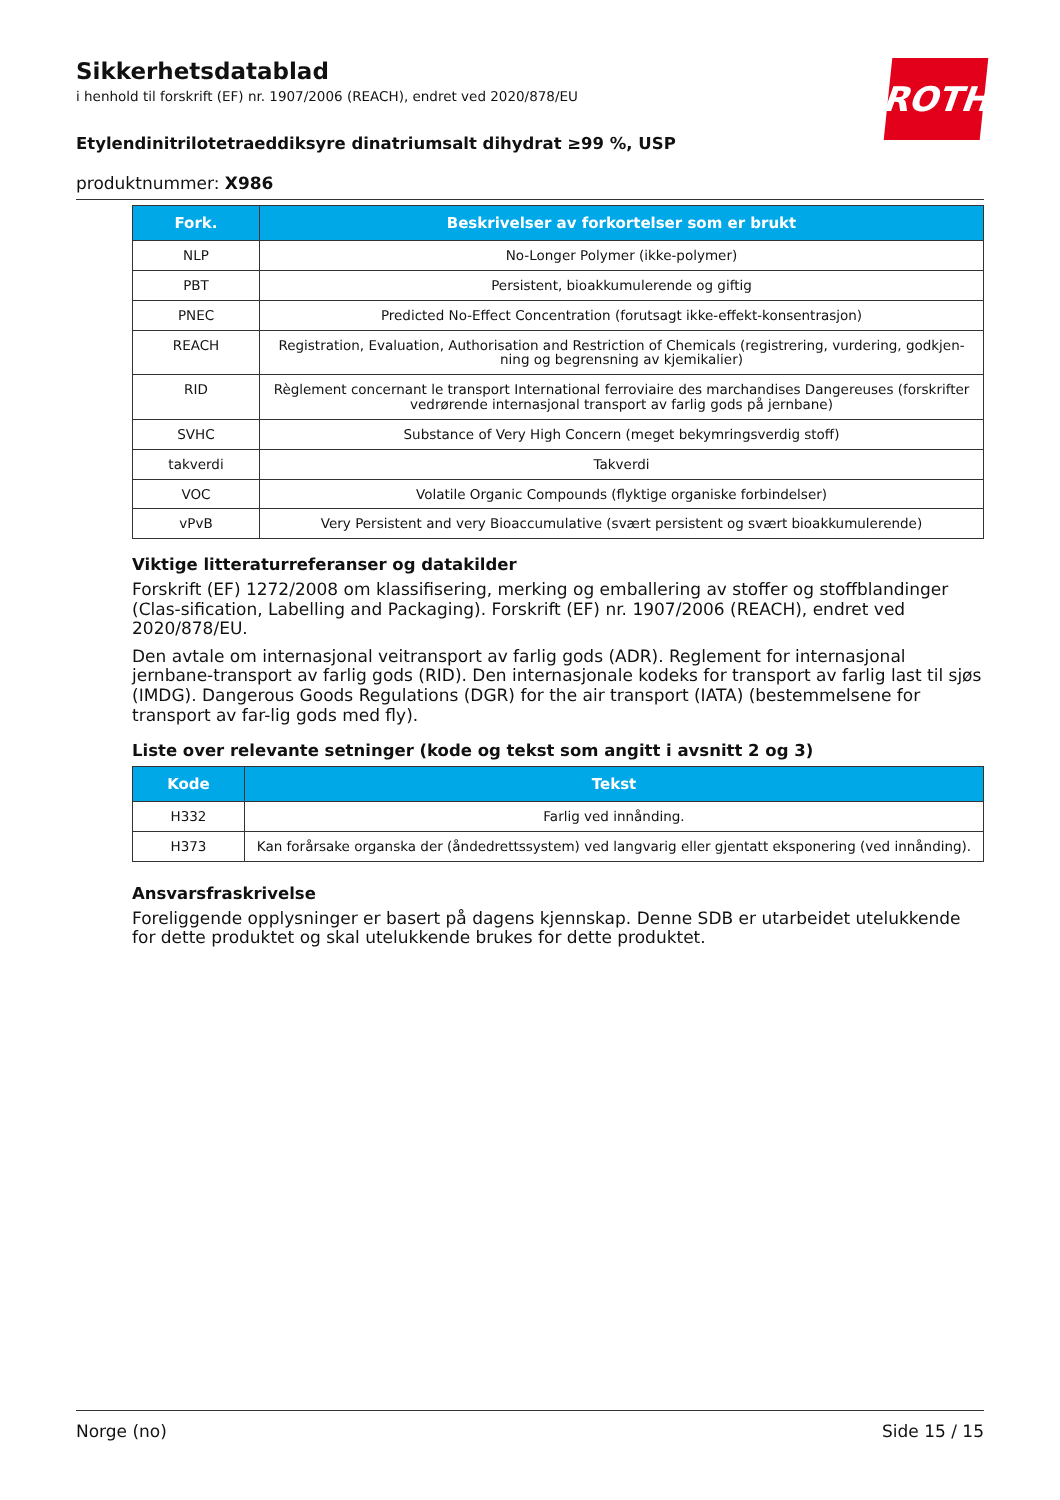ROTH
Sikkerhetsdatablad
i henhold til forskrift (EF) nr. 1907/2006 (REACH), endret ved 2020/878/EU
Etylendinitrilotetraeddiksyre dinatriumsalt dihydrat ≥99 %, USP
produktnummer: X986
| Fork. | Beskrivelser av forkortelser som er brukt |
| --- | --- |
| NLP | No-Longer Polymer (ikke-polymer) |
| PBT | Persistent, bioakkumulerende og giftig |
| PNEC | Predicted No-Effect Concentration (forutsagt ikke-effekt-konsentrasjon) |
| REACH | Registration, Evaluation, Authorisation and Restriction of Chemicals (registrering, vurdering, godkjen-ning og begrensning av kjemikalier) |
| RID | Règlement concernant le transport International ferroviaire des marchandises Dangereuses (forskrifter vedrørende internasjonal transport av farlig gods på jernbane) |
| SVHC | Substance of Very High Concern (meget bekymringsverdig stoff) |
| takverdi | Takverdi |
| VOC | Volatile Organic Compounds (flyktige organiske forbindelser) |
| vPvB | Very Persistent and very Bioaccumulative (svært persistent og svært bioakkumulerende) |
Viktige litteraturreferanser og datakilder
Forskrift (EF) 1272/2008 om klassifisering, merking og emballering av stoffer og stoffblandinger (Clas-sification, Labelling and Packaging). Forskrift (EF) nr. 1907/2006 (REACH), endret ved 2020/878/EU.
Den avtale om internasjonal veitransport av farlig gods (ADR). Reglement for internasjonal jernbane-transport av farlig gods (RID). Den internasjonale kodeks for transport av farlig last til sjøs (IMDG). Dangerous Goods Regulations (DGR) for the air transport (IATA) (bestemmelsene for transport av far-lig gods med fly).
Liste over relevante setninger (kode og tekst som angitt i avsnitt 2 og 3)
| Kode | Tekst |
| --- | --- |
| H332 | Farlig ved innånding. |
| H373 | Kan forårsake organska der (åndedrettssystem) ved langvarig eller gjentatt eksponering (ved innånding). |
Ansvarsfraskrivelse
Foreliggende opplysninger er basert på dagens kjennskap. Denne SDB er utarbeidet utelukkende for dette produktet og skal utelukkende brukes for dette produktet.
Norge (no) Side 15 / 15